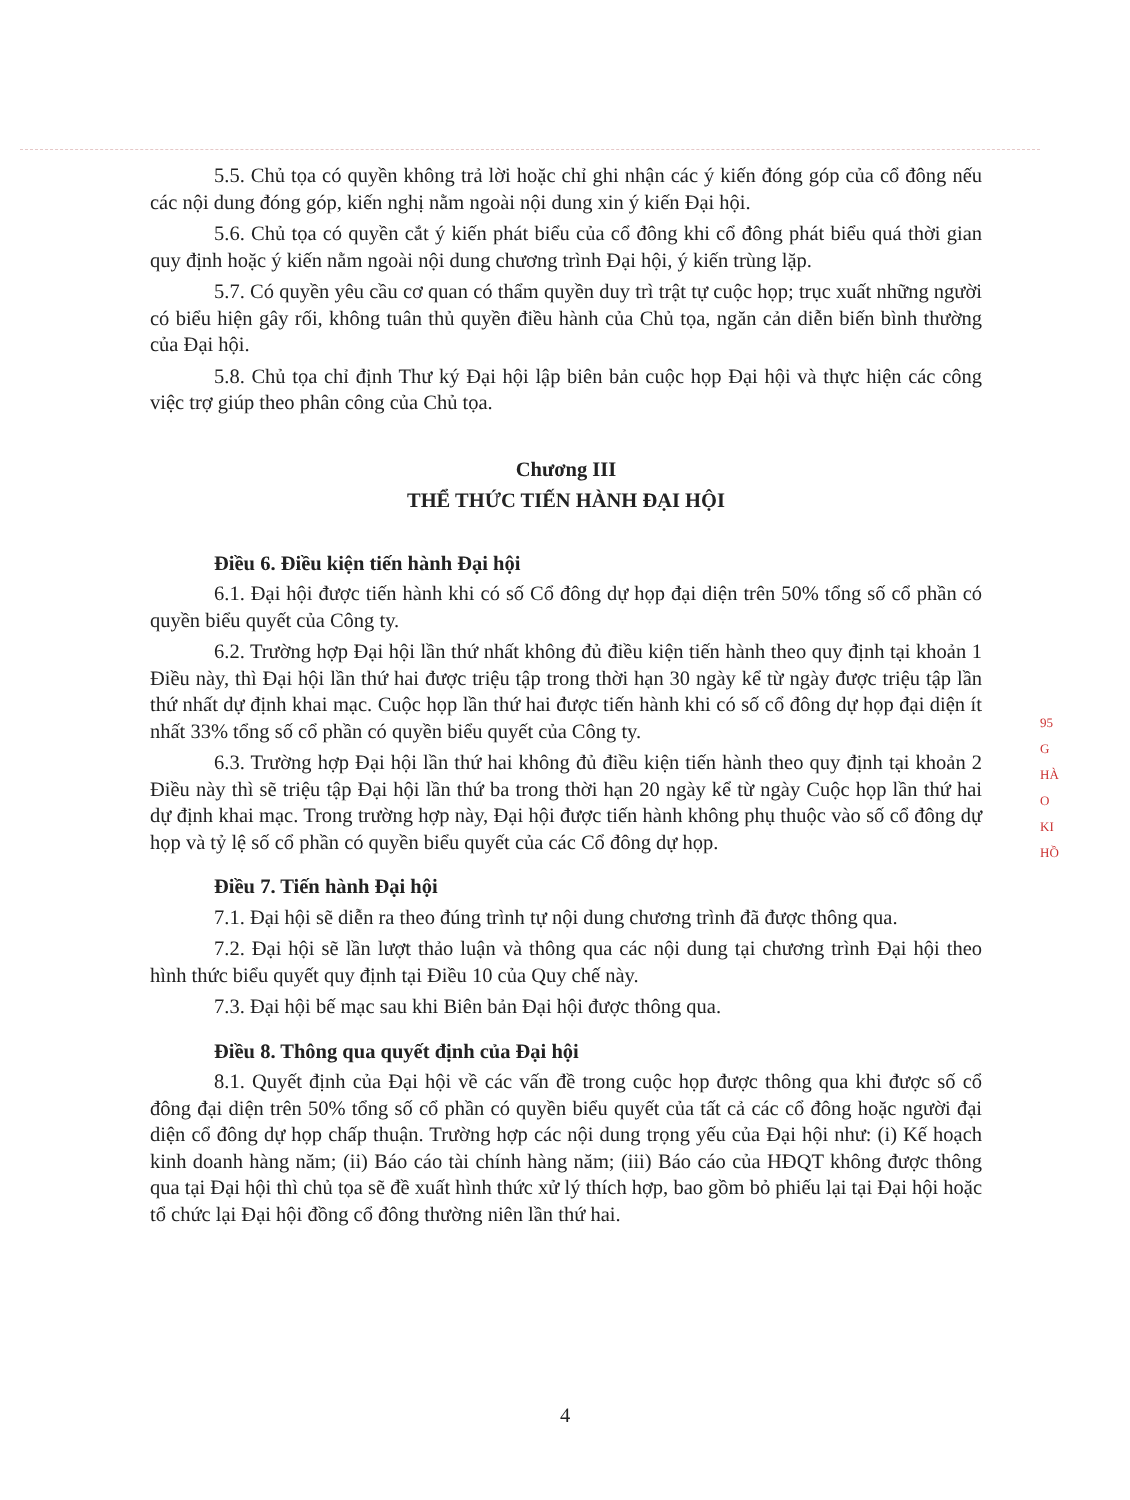5.5. Chủ tọa có quyền không trả lời hoặc chỉ ghi nhận các ý kiến đóng góp của cổ đông nếu các nội dung đóng góp, kiến nghị nằm ngoài nội dung xin ý kiến Đại hội.
5.6. Chủ tọa có quyền cắt ý kiến phát biểu của cổ đông khi cổ đông phát biểu quá thời gian quy định hoặc ý kiến nằm ngoài nội dung chương trình Đại hội, ý kiến trùng lặp.
5.7. Có quyền yêu cầu cơ quan có thẩm quyền duy trì trật tự cuộc họp; trục xuất những người có biểu hiện gây rối, không tuân thủ quyền điều hành của Chủ tọa, ngăn cản diễn biến bình thường của Đại hội.
5.8. Chủ tọa chỉ định Thư ký Đại hội lập biên bản cuộc họp Đại hội và thực hiện các công việc trợ giúp theo phân công của Chủ tọa.
Chương III
THỂ THỨC TIẾN HÀNH ĐẠI HỘI
Điều 6. Điều kiện tiến hành Đại hội
6.1. Đại hội được tiến hành khi có số Cổ đông dự họp đại diện trên 50% tổng số cổ phần có quyền biểu quyết của Công ty.
6.2. Trường hợp Đại hội lần thứ nhất không đủ điều kiện tiến hành theo quy định tại khoản 1 Điều này, thì Đại hội lần thứ hai được triệu tập trong thời hạn 30 ngày kể từ ngày được triệu tập lần thứ nhất dự định khai mạc. Cuộc họp lần thứ hai được tiến hành khi có số cổ đông dự họp đại diện ít nhất 33% tổng số cổ phần có quyền biểu quyết của Công ty.
6.3. Trường hợp Đại hội lần thứ hai không đủ điều kiện tiến hành theo quy định tại khoản 2 Điều này thì sẽ triệu tập Đại hội lần thứ ba trong thời hạn 20 ngày kể từ ngày Cuộc họp lần thứ hai dự định khai mạc. Trong trường hợp này, Đại hội được tiến hành không phụ thuộc vào số cổ đông dự họp và tỷ lệ số cổ phần có quyền biểu quyết của các Cổ đông dự họp.
Điều 7. Tiến hành Đại hội
7.1. Đại hội sẽ diễn ra theo đúng trình tự nội dung chương trình đã được thông qua.
7.2. Đại hội sẽ lần lượt thảo luận và thông qua các nội dung tại chương trình Đại hội theo hình thức biểu quyết quy định tại Điều 10 của Quy chế này.
7.3. Đại hội bế mạc sau khi Biên bản Đại hội được thông qua.
Điều 8. Thông qua quyết định của Đại hội
8.1. Quyết định của Đại hội về các vấn đề trong cuộc họp được thông qua khi được số cổ đông đại diện trên 50% tổng số cổ phần có quyền biểu quyết của tất cả các cổ đông hoặc người đại diện cổ đông dự họp chấp thuận. Trường hợp các nội dung trọng yếu của Đại hội như: (i) Kế hoạch kinh doanh hàng năm; (ii) Báo cáo tài chính hàng năm; (iii) Báo cáo của HĐQT không được thông qua tại Đại hội thì chủ tọa sẽ đề xuất hình thức xử lý thích hợp, bao gồm bỏ phiếu lại tại Đại hội hoặc tổ chức lại Đại hội đồng cổ đông thường niên lần thứ hai.
4
95
G
HÀ
O
KI
HỒ